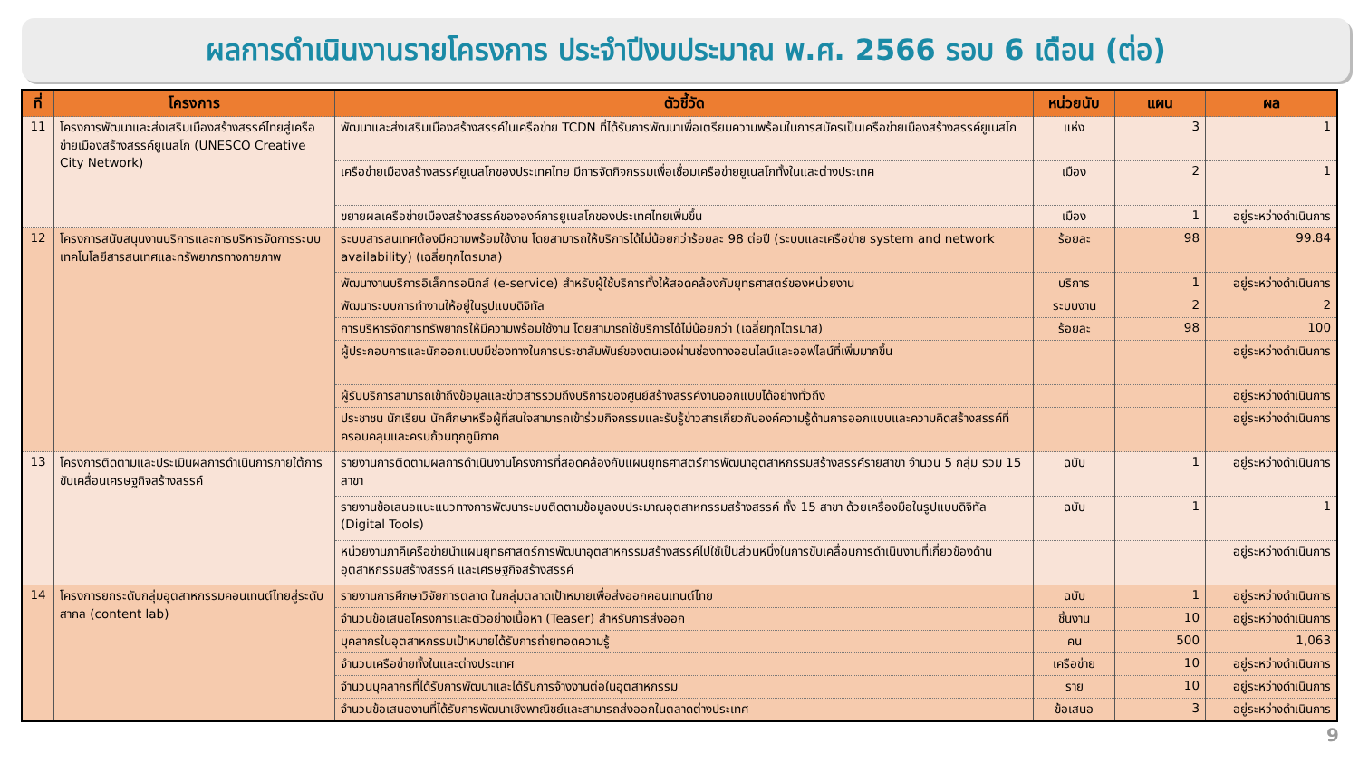ผลการดำเนินงานรายโครงการ ประจำปีงบประมาณ พ.ศ. 2566 รอบ 6 เดือน (ต่อ)
| ที่ | โครงการ | ตัวชี้วัด | หน่วยนับ | แผน | ผล |
| --- | --- | --- | --- | --- | --- |
| 11 | โครงการพัฒนาและส่งเสริมเมืองสร้างสรรค์ไทยสู่เครือข่ายเมืองสร้างสรรค์ยูเนสโก (UNESCO Creative City Network) | พัฒนาและส่งเสริมเมืองสร้างสรรค์ในเครือข่าย TCDN ที่ได้รับการพัฒนาเพื่อเตรียมความพร้อมในการสมัครเป็นเครือข่ายเมืองสร้างสรรค์ยูเนสโก | แห่ง | 3 | 1 |
| | | เครือข่ายเมืองสร้างสรรค์ยูเนสโกของประเทศไทย มีการจัดกิจกรรมเพื่อเชื่อมเครือข่ายยูเนสโกทั้งในและต่างประเทศ | เมือง | 2 | 1 |
| | | ขยายผลเครือข่ายเมืองสร้างสรรค์ขององค์การยูเนสโกของประเทศไทยเพิ่มขึ้น | เมือง | 1 | อยู่ระหว่างดำเนินการ |
| 12 | โครงการสนับสนุนงานบริการและการบริหารจัดการระบบเทคโนโลยีสารสนเทศและทรัพยากรทางกายภาพ | ระบบสารสนเทศต้องมีความพร้อมใช้งาน โดยสามารถให้บริการได้ไม่น้อยกว่าร้อยละ 98 ต่อปี (ระบบและเครือข่าย system and network availability) (เฉลี่ยทุกไตรมาส) | ร้อยละ | 98 | 99.84 |
| | | พัฒนางานบริการอิเล็กทรอนิกส์ (e-service) สำหรับผู้ใช้บริการทั้งให้สอดคล้องกับยุทธศาสตร์ของหน่วยงาน | บริการ | 1 | อยู่ระหว่างดำเนินการ |
| | | พัฒนาระบบการทำงานให้อยู่ในรูปแบบดิจิทัล | ระบบงาน | 2 | 2 |
| | | การบริหารจัดการทรัพยากรให้มีความพร้อมใช้งาน โดยสามารถใช้บริการได้ไม่น้อยกว่า (เฉลี่ยทุกไตรมาส) | ร้อยละ | 98 | 100 |
| | | ผู้ประกอบการและนักออกแบบมีช่องทางในการประชาสัมพันธ์ของตนเองผ่านช่องทางออนไลน์และออฟไลน์ที่เพิ่มมากขึ้น | | | อยู่ระหว่างดำเนินการ |
| | | ผู้รับบริการสามารถเข้าถึงข้อมูลและข่าวสารรวมถึงบริการของศูนย์สร้างสรรค์งานออกแบบได้อย่างทั่วถึง | | | อยู่ระหว่างดำเนินการ |
| | | ประชาชน นักเรียน นักศึกษาหรือผู้ที่สนใจสามารถเข้าร่วมกิจกรรมและรับรู้ข่าวสารเกี่ยวกับองค์ความรู้ด้านการออกแบบและความคิดสร้างสรรค์ที่ครอบคลุมและครบถ้วนทุกภูมิภาค | | | อยู่ระหว่างดำเนินการ |
| 13 | โครงการติดตามและประเมินผลการดำเนินการภายใต้การขับเคลื่อนเศรษฐกิจสร้างสรรค์ | รายงานการติดตามผลการดำเนินงานโครงการที่สอดคล้องกับแผนยุทธศาสตร์การพัฒนาอุตสาหกรรมสร้างสรรค์รายสาขา จำนวน 5 กลุ่ม รวม 15 สาขา | ฉบับ | 1 | อยู่ระหว่างดำเนินการ |
| | | รายงานข้อเสนอแนะแนวทางการพัฒนาระบบติดตามข้อมูลงบประมาณอุตสาหกรรมสร้างสรรค์ ทั้ง 15 สาขา ด้วยเครื่องมือในรูปแบบดิจิทัล (Digital Tools) | ฉบับ | 1 | 1 |
| | | หน่วยงานภาคีเครือข่ายนำแผนยุทธศาสตร์การพัฒนาอุตสาหกรรมสร้างสรรค์ไปใช้เป็นส่วนหนึ่งในการขับเคลื่อนการดำเนินงานที่เกี่ยวข้องด้านอุตสาหกรรมสร้างสรรค์ และเศรษฐกิจสร้างสรรค์ | | | อยู่ระหว่างดำเนินการ |
| 14 | โครงการยกระดับกลุ่มอุตสาหกรรมคอนเทนต์ไทยสู่ระดับสากล (content lab) | รายงานการศึกษาวิจัยการตลาด ในกลุ่มตลาดเป้าหมายเพื่อส่งออกคอนเทนต์ไทย | ฉบับ | 1 | อยู่ระหว่างดำเนินการ |
| | | จำนวนข้อเสนอโครงการและตัวอย่างเนื้อหา (Teaser) สำหรับการส่งออก | ชิ้นงาน | 10 | อยู่ระหว่างดำเนินการ |
| | | บุคลากรในอุตสาหกรรมเป้าหมายได้รับการถ่ายทอดความรู้ | คน | 500 | 1,063 |
| | | จำนวนเครือข่ายทั้งในและต่างประเทศ | เครือข่าย | 10 | อยู่ระหว่างดำเนินการ |
| | | จำนวนบุคลากรที่ได้รับการพัฒนาและได้รับการจ้างงานต่อในอุตสาหกรรม | ราย | 10 | อยู่ระหว่างดำเนินการ |
| | | จำนวนข้อเสนองานที่ได้รับการพัฒนาเชิงพาณิชย์และสามารถส่งออกในตลาดต่างประเทศ | ข้อเสนอ | 3 | อยู่ระหว่างดำเนินการ |
9